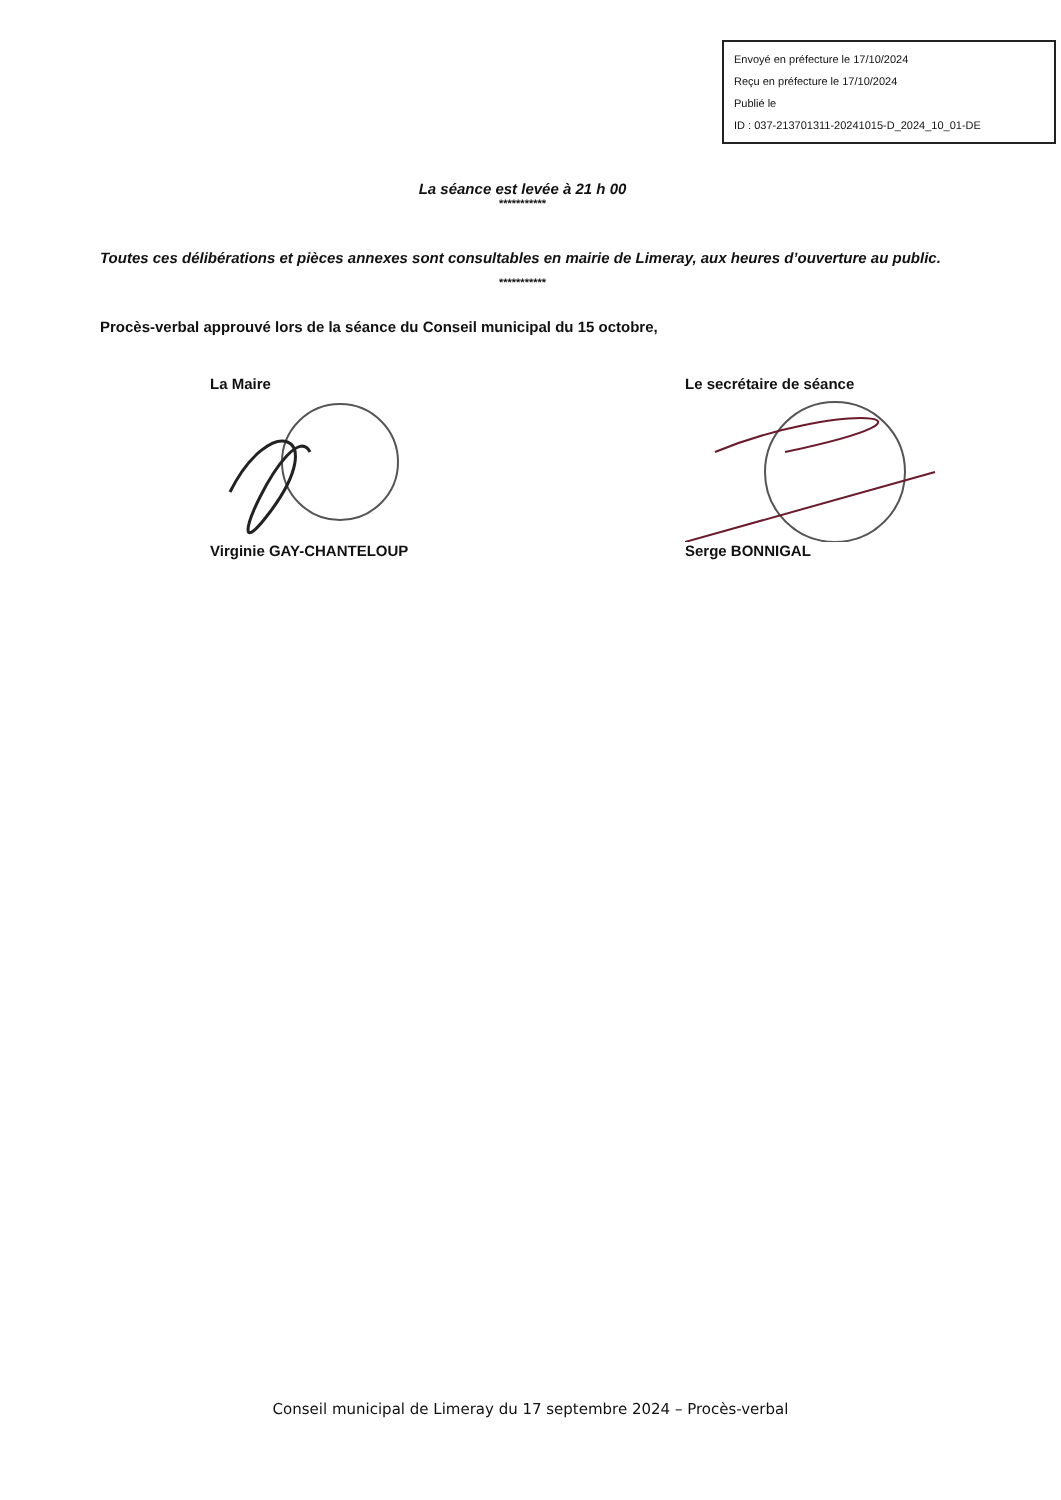Envoyé en préfecture le 17/10/2024
Reçu en préfecture le 17/10/2024
Publié le
ID : 037-213701311-20241015-D_2024_10_01-DE
La séance est levée à 21 h 00
***********
Toutes ces délibérations et pièces annexes sont consultables en mairie de Limeray, aux heures d’ouverture au public.
***********
Procès-verbal approuvé lors de la séance du Conseil municipal du 15 octobre,
La Maire
Virginie GAY-CHANTELOUP
Le secrétaire de séance
Serge BONNIGAL
Conseil municipal de Limeray du 17 septembre 2024 – Procès-verbal